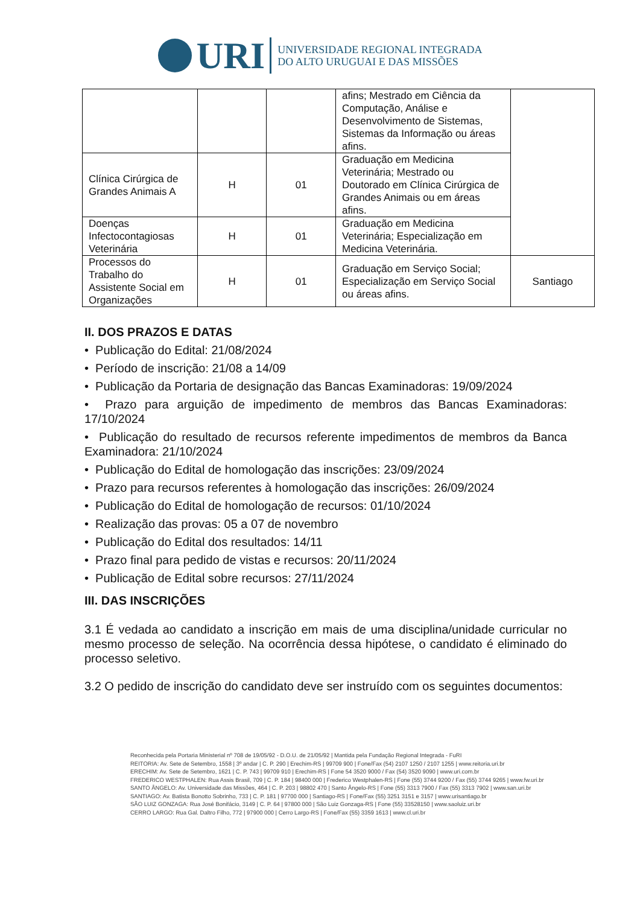URI
UNIVERSIDADE REGIONAL INTEGRADA
DO ALTO URUGUAI E DAS MISSÕES
| | | | afins; Mestrado em Ciência da Computação, Análise e Desenvolvimento de Sistemas, Sistemas da Informação ou áreas afins. | |
| Clínica Cirúrgica de Grandes Animais A | H | 01 | Graduação em Medicina Veterinária; Mestrado ou Doutorado em Clínica Cirúrgica de Grandes Animais ou em áreas afins. | |
| Doenças Infectocontagiosas Veterinária | H | 01 | Graduação em Medicina Veterinária; Especialização em Medicina Veterinária. | |
| Processos do Trabalho do Assistente Social em Organizações | H | 01 | Graduação em Serviço Social; Especialização em Serviço Social ou áreas afins. | Santiago |
II. DOS PRAZOS E DATAS
• Publicação do Edital: 21/08/2024
• Período de inscrição: 21/08 a 14/09
• Publicação da Portaria de designação das Bancas Examinadoras: 19/09/2024
• Prazo para arguição de impedimento de membros das Bancas Examinadoras: 17/10/2024
• Publicação do resultado de recursos referente impedimentos de membros da Banca Examinadora: 21/10/2024
• Publicação do Edital de homologação das inscrições: 23/09/2024
• Prazo para recursos referentes à homologação das inscrições: 26/09/2024
• Publicação do Edital de homologação de recursos: 01/10/2024
• Realização das provas: 05 a 07 de novembro
• Publicação do Edital dos resultados: 14/11
• Prazo final para pedido de vistas e recursos: 20/11/2024
• Publicação de Edital sobre recursos: 27/11/2024
III. DAS INSCRIÇÕES
3.1 É vedada ao candidato a inscrição em mais de uma disciplina/unidade curricular no mesmo processo de seleção. Na ocorrência dessa hipótese, o candidato é eliminado do processo seletivo.
3.2 O pedido de inscrição do candidato deve ser instruído com os seguintes documentos:
Reconhecida pela Portaria Ministerial nº 708 de 19/05/92 - D.O.U. de 21/05/92 | Mantida pela Fundação Regional Integrada - FuRI
REITORIA: Av. Sete de Setembro, 1558 | 3º andar | C. P. 290 | Erechim-RS | 99709 900 | Fone/Fax (54) 2107 1250 / 2107 1255 | www.reitoria.uri.br
ERECHIM: Av. Sete de Setembro, 1621 | C. P. 743 | 99709 910 | Erechim-RS | Fone 54 3520 9000 / Fax (54) 3520 9090 | www.uri.com.br
FREDERICO WESTPHALEN: Rua Assis Brasil, 709 | C. P. 184 | 98400 000 | Frederico Westphalen-RS | Fone (55) 3744 9200 / Fax (55) 3744 9265 | www.fw.uri.br
SANTO ÂNGELO: Av. Universidade das Missões, 464 | C. P. 203 | 98802 470 | Santo Ângelo-RS | Fone (55) 3313 7900 / Fax (55) 3313 7902 | www.san.uri.br
SANTIAGO: Av. Batista Bonotto Sobrinho, 733 | C. P. 181 | 97700 000 | Santiago-RS | Fone/Fax (55) 3251 3151 e 3157 | www.urisantiago.br
SÃO LUIZ GONZAGA: Rua José Bonifácio, 3149 | C. P. 64 | 97800 000 | São Luiz Gonzaga-RS | Fone (55) 33528150 | www.saoluiz.uri.br
CERRO LARGO: Rua Gal. Daltro Filho, 772 | 97900 000 | Cerro Largo-RS | Fone/Fax (55) 3359 1613 | www.cl.uri.br